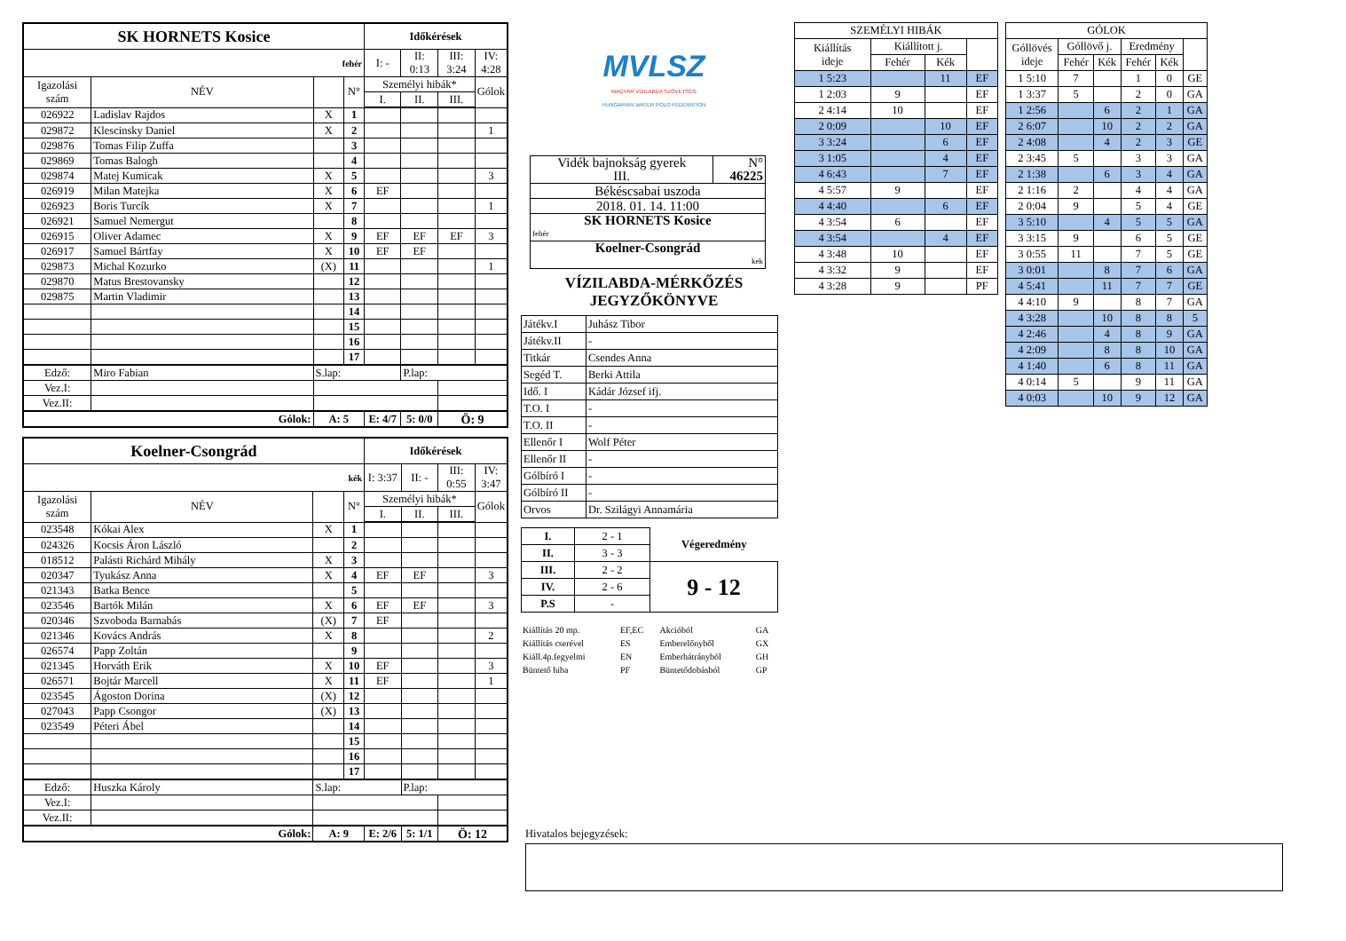| SK HORNETS Kosice | | | | Időkérések | | | |
| fehér | | | | I: - | II: 0:13 | III: 3:24 | IV: 4:28 |
| Igazolási szám | NÉV | | N° | Személyi hibák* | | | Gólok |
| | | | | I. | II. | III. | |
| 026922 | Ladislav Rajdos | X | 1 | | | | |
| 029872 | Klescinsky Daniel | X | 2 | | | | 1 |
| 029876 | Tomas Filip Zuffa | | 3 | | | | |
| 029869 | Tomas Balogh | | 4 | | | | |
| 029874 | Matej Kumicak | X | 5 | | | | 3 |
| 026919 | Milan Matejka | X | 6 | EF | | | |
| 026923 | Boris Turcík | X | 7 | | | | 1 |
| 026921 | Samuel Nemergut | | 8 | | | | |
| 026915 | Oliver Adamec | X | 9 | EF | EF | EF | 3 |
| 026917 | Samuel Bártfay | X | 10 | EF | EF | | |
| 029873 | Michal Kozurko | (X) | 11 | | | | 1 |
| 029870 | Matus Brestovansky | | 12 | | | | |
| 029875 | Martin Vladimir | | 13 | | | | |
| | | | 14 | | | | |
| | | | 15 | | | | |
| | | | 16 | | | | |
| | | | 17 | | | | |
| Edző: | Miro Fabian | S.lap: | | | P.lap: | | |
| Vez.I: | | | | | | | |
| Vez.II: | | | | | | | |
| Gólok: | | A: 5 | | E: 4/7 | 5: 0/0 | Ö: 9 | |
| Koelner-Csongrád | | | | Időkérések | | | |
| kék | | | | I: 3:37 | II: - | III: 0:55 | IV: 3:47 |
| Igazolási szám | NÉV | | N° | Személyi hibák* | | | Gólok |
| | | | | I. | II. | III. | |
| 023548 | Kókai Alex | X | 1 | | | | |
| 024326 | Kocsis Áron László | | 2 | | | | |
| 018512 | Palásti Richárd Mihály | X | 3 | | | | |
| 020347 | Tyukász Anna | X | 4 | EF | EF | | 3 |
| 021343 | Batka Bence | | 5 | | | | |
| 023546 | Bartók Milán | X | 6 | EF | EF | | 3 |
| 020346 | Szvoboda Barnabás | (X) | 7 | EF | | | |
| 021346 | Kovács András | X | 8 | | | | 2 |
| 026574 | Papp Zoltán | | 9 | | | | |
| 021345 | Horváth Erik | X | 10 | EF | | | 3 |
| 026571 | Bojtár Marcell | X | 11 | EF | | | 1 |
| 023545 | Ágoston Dorina | (X) | 12 | | | | |
| 027043 | Papp Csongor | (X) | 13 | | | | |
| 023549 | Péteri Ábel | | 14 | | | | |
| | | | 15 | | | | |
| | | | 16 | | | | |
| | | | 17 | | | | |
| Edző: | Huszka Károly | S.lap: | | | P.lap: | | |
| Vez.I: | | | | | | | |
| Vez.II: | | | | | | | |
| Gólok: | | A: 9 | | E: 2/6 | 5: 1/1 | Ö: 12 | |
MVLSZ
MAGYAR VÍZILABDA SZÖVETSÉG
HUNGARIAN WATER POLO FEDERATION
| Vidék bajnokság gyerek III. | N° 46225 |
| Békéscsabai uszoda | |
| 2018. 01. 14. 11:00 | |
| SK HORNETS Kosice fehér | |
| Koelner-Csongrád kek | |
VÍZILABDA-MÉRKŐZÉS
JEGYZŐKÖNYVE
| Játékv.I | Juhász Tibor |
| Játékv.II | - |
| Titkár | Csendes Anna |
| Segéd T. | Berki Attila |
| Idő. I | Kádár József ifj. |
| T.O. I | - |
| T.O. II | - |
| Ellenőr I | Wolf Péter |
| Ellenőr II | - |
| Gólbíró I | - |
| Gólbíró II | - |
| Orvos | Dr. Szilágyi Annamária |
| I. | 2 - 1 | Végeredmény |
| II. | 3 - 3 | |
| III. | 2 - 2 | 9 - 12 |
| IV. | 2 - 6 | |
| P.S | - | |
| Kiállítás 20 mp. | EF,EC | Akcióból | GA |
| Kiállítás cserével | ES | Emberelőnyből | GX |
| Kiáll.4p.fegyelmi | EN | Emberhátrányból | GH |
| Büntető hiba | PF | Büntetődobásból | GP |
| SZEMÉLYI HIBÁK | | | |
| Kiállítás ideje | Kiállított j. | | |
| | Fehér | Kék | |
| 1 5:23 | | 11 | EF |
| 1 2:03 | 9 | | EF |
| 2 4:14 | 10 | | EF |
| 2 0:09 | | 10 | EF |
| 3 3:24 | | 6 | EF |
| 3 1:05 | | 4 | EF |
| 4 6:43 | | 7 | EF |
| 4 5:57 | 9 | | EF |
| 4 4:40 | | 6 | EF |
| 4 3:54 | 6 | | EF |
| 4 3:54 | | 4 | EF |
| 4 3:48 | 10 | | EF |
| 4 3:32 | 9 | | EF |
| 4 3:28 | 9 | | PF |
| GÓLOK | | | | | |
| Góllövés ideje | Góllövő j. | | Eredmény | | |
| | Fehér | Kék | Fehér | Kék | |
| 1 5:10 | 7 | | 1 | 0 | GE |
| 1 3:37 | 5 | | 2 | 0 | GA |
| 1 2:56 | | 6 | 2 | 1 | GA |
| 2 6:07 | | 10 | 2 | 2 | GA |
| 2 4:08 | | 4 | 2 | 3 | GE |
| 2 3:45 | 5 | | 3 | 3 | GA |
| 2 1:38 | | 6 | 3 | 4 | GA |
| 2 1:16 | 2 | | 4 | 4 | GA |
| 2 0:04 | 9 | | 5 | 4 | GE |
| 3 5:10 | | 4 | 5 | 5 | GA |
| 3 3:15 | 9 | | 6 | 5 | GE |
| 3 0:55 | 11 | | 7 | 5 | GE |
| 3 0:01 | | 8 | 7 | 6 | GA |
| 4 5:41 | | 11 | 7 | 7 | GE |
| 4 4:10 | 9 | | 8 | 7 | GA |
| 4 3:28 | | 10 | 8 | 8 | 5 |
| 4 2:46 | | 4 | 8 | 9 | GA |
| 4 2:09 | | 8 | 8 | 10 | GA |
| 4 1:40 | | 6 | 8 | 11 | GA |
| 4 0:14 | 5 | | 9 | 11 | GA |
| 4 0:03 | | 10 | 9 | 12 | GA |
Hivatalos bejegyzések: